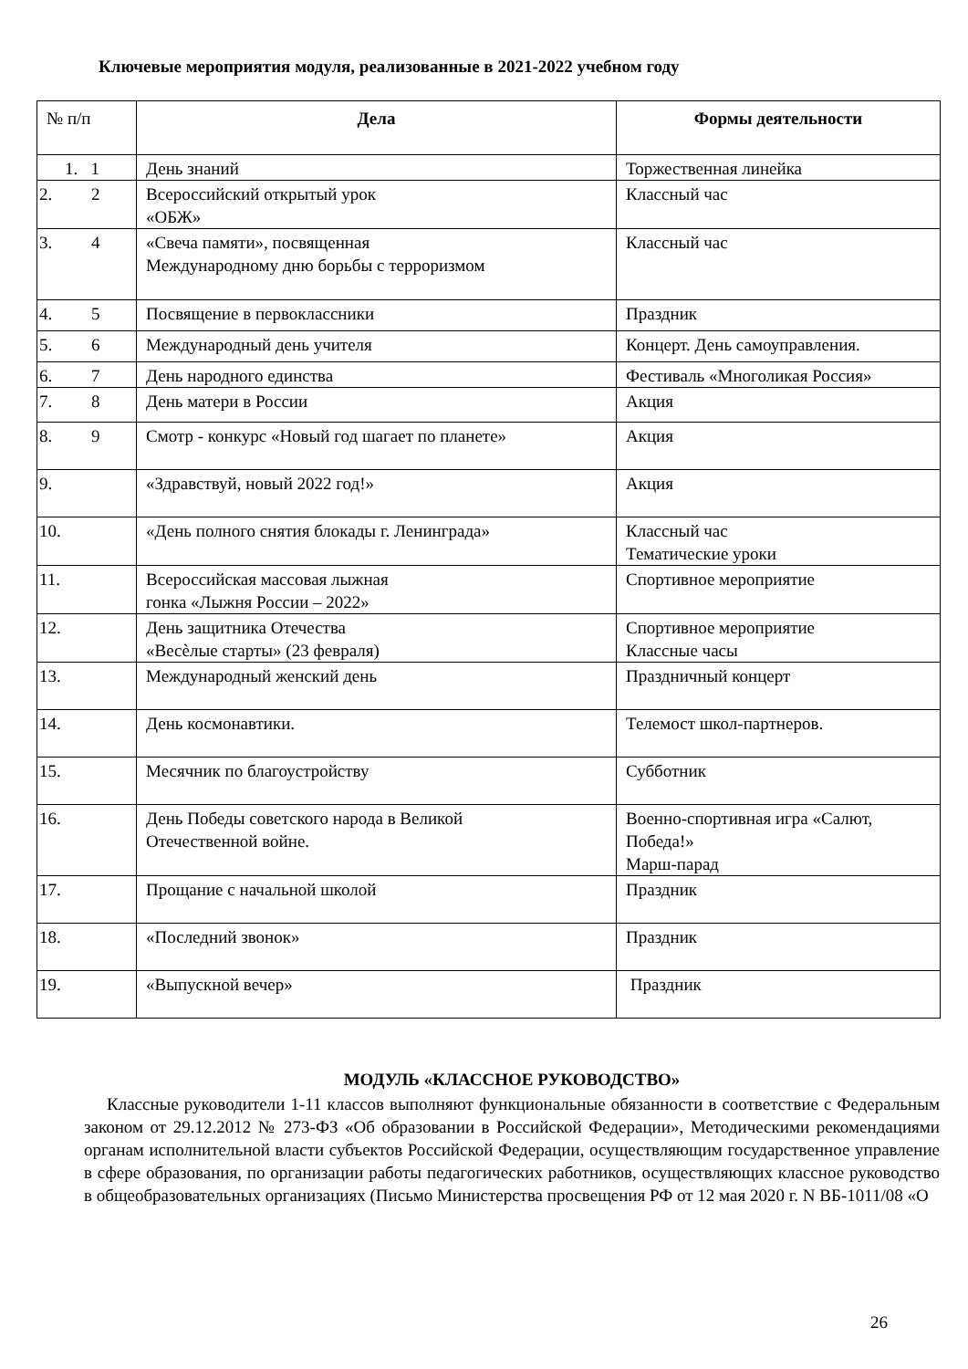Ключевые мероприятия модуля, реализованные в 2021-2022 учебном году
| № п/п | Дела | Формы деятельности |
| --- | --- | --- |
| 1. 1 | День знаний | Торжественная линейка |
| 2. 2 | Всероссийский открытый урок «ОБЖ» | Классный час |
| 3. 4 | «Свеча памяти», посвященная Международному дню борьбы с терроризмом | Классный час |
| 4. 5 | Посвящение в первоклассники | Праздник |
| 5. 6 | Международный день учителя | Концерт. День самоуправления. |
| 6. 7 | День народного единства | Фестиваль «Многоликая Россия» |
| 7. 8 | День матери в России | Акция |
| 8. 9 | Смотр - конкурс «Новый год шагает по планете» | Акция |
| 9. | «Здравствуй, новый 2022 год!» | Акция |
| 10. | «День полного снятия блокады г. Ленинграда» | Классный час Тематические уроки |
| 11. | Всероссийская массовая лыжная гонка «Лыжня России – 2022» | Спортивное мероприятие |
| 12. | День защитника Отечества «Весѐлые старты» (23 февраля) | Спортивное мероприятие Классные часы |
| 13. | Международный женский день | Праздничный концерт |
| 14. | День космонавтики. | Телемост школ-партнеров. |
| 15. | Месячник по благоустройству | Субботник |
| 16. | День Победы советского народа в Великой Отечественной войне. | Военно-спортивная игра «Салют, Победа!» Марш-парад |
| 17. | Прощание с начальной школой | Праздник |
| 18. | «Последний звонок» | Праздник |
| 19. | «Выпускной вечер» | Праздник |
МОДУЛЬ «КЛАССНОЕ РУКОВОДСТВО»
Классные руководители 1-11 классов выполняют функциональные обязанности в соответствие с Федеральным законом от 29.12.2012 № 273-ФЗ «Об образовании в Российской Федерации», Методическими рекомендациями органам исполнительной власти субъектов Российской Федерации, осуществляющим государственное управление в сфере образования, по организации работы педагогических работников, осуществляющих классное руководство в общеобразовательных организациях (Письмо Министерства просвещения РФ от 12 мая 2020 г. N ВБ-1011/08 «О
26